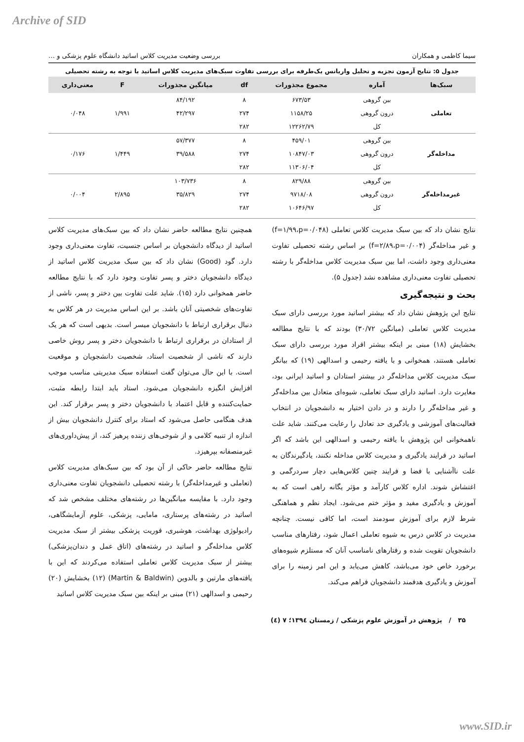Archive of SID
سیما کاظمی و همکاران بررسی وضعیت مدیریت کلاس اساتید دانشگاه علوم پزشکی و …
جدول ۵: نتایج آزمون تجزیه و تحلیل واریانس یک‌طرفه برای بررسی تفاوت سبک‌های مدیریت کلاس اساتید با توجه به رشته تحصیلی
| سبک‌ها | آماره | مجموع مجذورات | df | میانگین مجذورات | F | معنی‌داری |
| --- | --- | --- | --- | --- | --- | --- |
| تعاملی | بین گروهی | ۶۷۳/۵۳ | ۸ | ۸۴/۱۹۲ | ۱/۹۹۱ | ۰/۰۴۸ |
| | درون گروهی | ۱۱۵۸/۲۵ | ۲۷۴ | ۴۲/۲۹۷ | | |
| | کل | ۱۲۲۶۲/۷۹ | ۲۸۲ | | | |
| مداخله‌گر | بین گروهی | ۴۵۹/۰۱ | ۸ | ۵۷/۳۷۷ | ۱/۴۴۹ | ۰/۱۷۶ |
| | درون گروهی | ۱۰۸۴۷/۰۳ | ۲۷۴ | ۳۹/۵۸۸ | | |
| | کل | ۱۱۳۰۶/۰۴ | ۲۸۲ | | | |
| غیرمداخله‌گر | بین گروهی | ۸۲۹/۸۸ | ۸ | ۱۰۳/۷۳۶ | ۲/۸۹۵ | ۰/۰۰۴ |
| | درون گروهی | ۹۷۱۸/۰۸ | ۲۷۴ | ۳۵/۸۲۹ | | |
| | کل | ۱۰۶۴۶/۹۷ | ۲۸۲ | | | |
نتایج نشان داد که بین سبک مدیریت کلاس تعاملی (f=۱/۹۹،p=۰/۰۴۸) و غیر مداخله‌گر (f=۲/۸۹،p=۰/۰۰۴) بر اساس رشته تحصیلی تفاوت معنی‌داری وجود داشت، اما بین سبک مدیریت کلاس مداخله‌گر با رشته تحصیلی تفاوت معنی‌داری مشاهده نشد (جدول ۵).
بحث و نتیجه‌گیری
نتایج این پژوهش نشان داد که بیشتر اساتید مورد بررسی دارای سبک مدیریت کلاس تعاملی (میانگین ۳۰/۷۲) بودند که با نتایج مطالعه بخشایش (۱۸) مبنی بر اینکه بیشتر افراد مورد بررسی دارای سبک تعاملی هستند، همخوانی و با یافته رحیمی و اسدالهی (۱۹) که بیانگر سبک مدیریت کلاس مداخله‌گر در بیشتر استادان و اساتید ایرانی بود، مغایرت دارد. اساتید دارای سبک تعاملی، شیوه‌ای متعادل بین مداخله‌گر و غیر مداخله‌گر را دارند و در دادن اختیار به دانشجویان در انتخاب فعالیت‌های آموزشی و یادگیری حد تعادل را رعایت می‌کنند. شاید علت ناهمخوانی این پژوهش با یافته رحیمی و اسدالهی این باشد که اگر اساتید در فرایند یادگیری و مدیریت کلاس مداخله نکنند، یادگیرندگان به علت ناآشنایی با فضا و فرایند چنین کلاس‌هایی دچار سردرگمی و اغتشاش شوند. اداره کلاس کارآمد و مؤثر یگانه راهی است که به آموزش و یادگیری مفید و مؤثر ختم می‌شود. ایجاد نظم و هماهنگی شرط لازم برای آموزش سودمند است، اما کافی نیست. چنانچه مدیریت در کلاس درس به شیوه تعاملی اعمال شود، رفتارهای مناسب دانشجویان تقویت شده و رفتارهای نامناسب آنان که مستلزم شیوه‌های برخورد خاص خود می‌باشد، کاهش می‌یابد و این امر زمینه را برای آموزش و یادگیری هدفمند دانشجویان فراهم می‌کند.
همچنین نتایج مطالعه حاضر نشان داد که بین سبک‌های مدیریت کلاس اساتید از دیدگاه دانشجویان بر اساس جنسیت، تفاوت معنی‌داری وجود دارد. گود (Good) نشان داد که بین سبک مدیریت کلاس اساتید از دیدگاه دانشجویان دختر و پسر تفاوت وجود دارد که با نتایج مطالعه حاضر همخوانی دارد (۱۵). شاید علت تفاوت بین دختر و پسر، ناشی از تفاوت‌های شخصیتی آنان باشد. بر این اساس مدیریت در هر کلاس به دنبال برقراری ارتباط با دانشجویان میسر است. بدیهی است که هر یک از استادان در برقراری ارتباط با دانشجویان دختر و پسر روش خاصی دارند که ناشی از شخصیت استاد، شخصیت دانشجویان و موقعیت است. با این حال می‌توان گفت استفاده سبک مدیریتی مناسب موجب افزایش انگیزه دانشجویان می‌شود. استاد باید ابتدا رابطه مثبت، حمایت‌کننده و قابل اعتماد با دانشجویان دختر و پسر برقرار کند. این هدف هنگامی حاصل می‌شود که استاد برای کنترل دانشجویان بیش از اندازه از تنبیه کلامی و از شوخی‌های زننده پرهیز کند، از پیش‌داوری‌های غیرمنصفانه بپرهیزد.
نتایج مطالعه حاضر حاکی از آن بود که بین سبک‌های مدیریت کلاس (تعاملی و غیرمداخله‌گر) با رشته تحصیلی دانشجویان تفاوت معنی‌داری وجود دارد. با مقایسه میانگین‌ها در رشته‌های مختلف مشخص شد که اساتید در رشته‌های پرستاری، مامایی، پزشکی، علوم آزمایشگاهی، رادیولوژی بهداشت، هوشبری، فوریت پزشکی بیشتر از سبک مدیریت کلاس مداخله‌گر و اساتید در رشته‌های (اتاق عمل و دندان‌پزشکی) بیشتر از سبک مدیریت کلاس تعاملی استفاده می‌کردند که این با یافته‌های مارتین و بالدوین (Martin & Baldwin) (۱۲) بخشایش (۲۰) رحیمی و اسدالهی (۲۱) مبنی بر اینکه بین سبک مدیریت کلاس اساتید
۳۵ / پژوهش در آموزش علوم پزشکی / زمستان ۱۳۹٤؛ ۷ (٤)
www.SID.ir